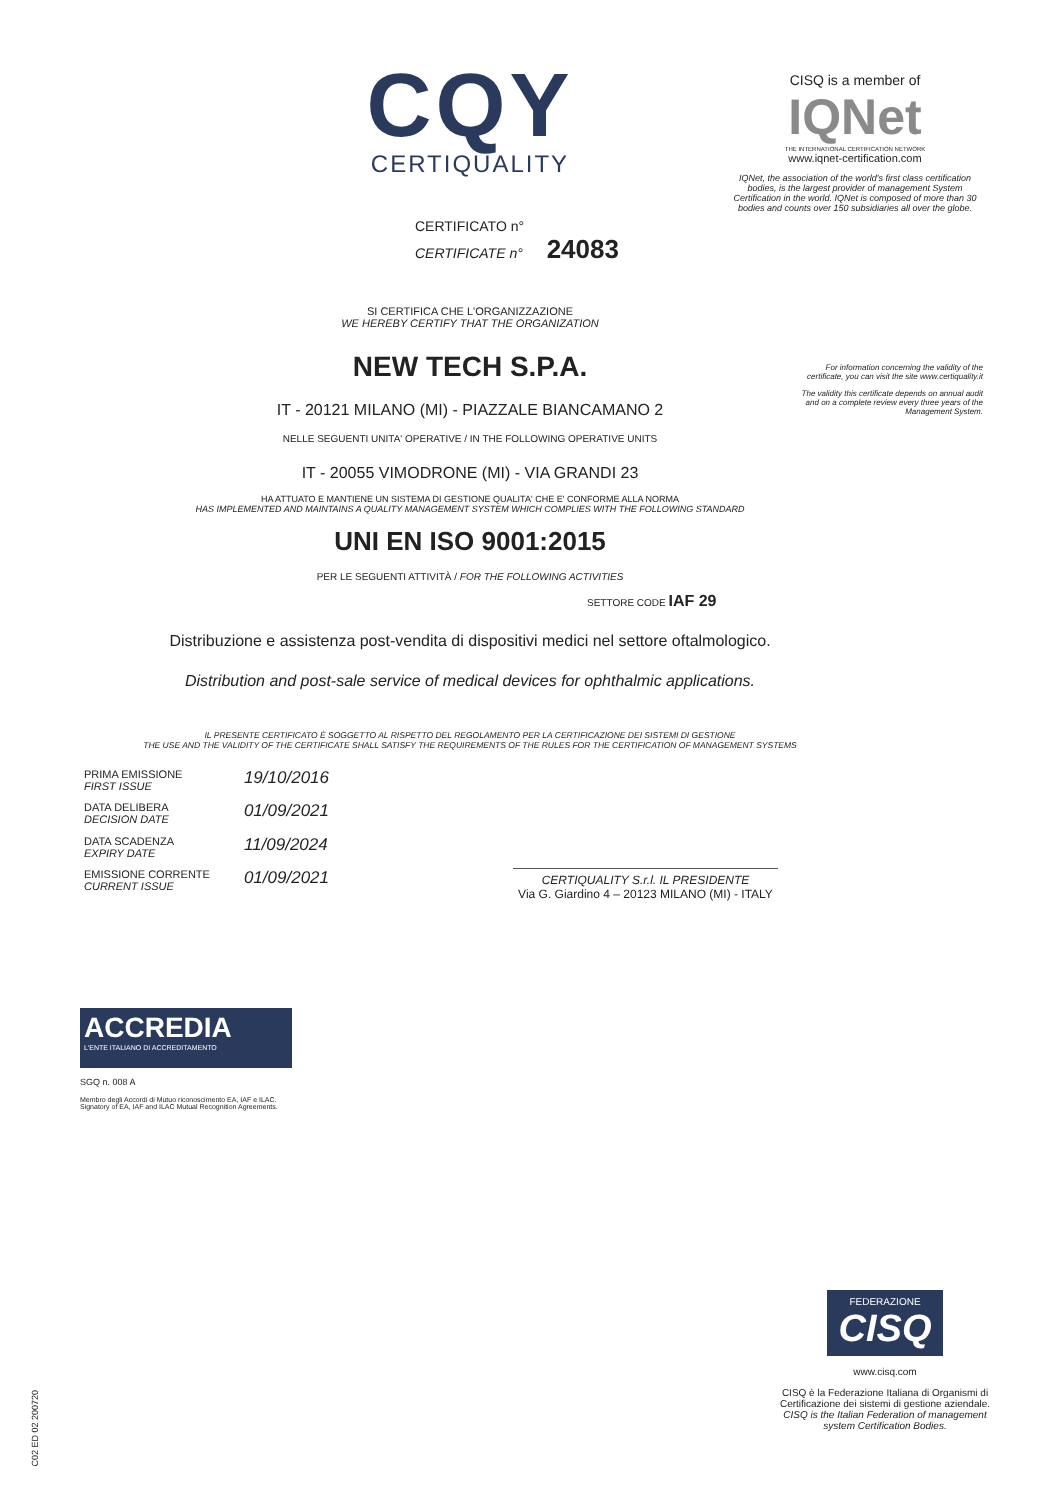CQY
CERTIQUALITY
CERTIFICATO n°
CERTIFICATE n° 24083
SI CERTIFICA CHE L'ORGANIZZAZIONE
WE HEREBY CERTIFY THAT THE ORGANIZATION
NEW TECH S.P.A.
IT - 20121 MILANO (MI) - PIAZZALE BIANCAMANO 2
NELLE SEGUENTI UNITA' OPERATIVE / IN THE FOLLOWING OPERATIVE UNITS
IT - 20055 VIMODRONE (MI) - VIA GRANDI 23
HA ATTUATO E MANTIENE UN SISTEMA DI GESTIONE QUALITA' CHE E' CONFORME ALLA NORMA
HAS IMPLEMENTED AND MAINTAINS A QUALITY MANAGEMENT SYSTEM WHICH COMPLIES WITH THE FOLLOWING STANDARD
UNI EN ISO 9001:2015
PER LE SEGUENTI ATTIVITÀ / FOR THE FOLLOWING ACTIVITIES
SETTORE CODE IAF 29
Distribuzione e assistenza post-vendita di dispositivi medici nel settore oftalmologico.
Distribution and post-sale service of medical devices for ophthalmic applications.
IL PRESENTE CERTIFICATO È SOGGETTO AL RISPETTO DEL REGOLAMENTO PER LA CERTIFICAZIONE DEI SISTEMI DI GESTIONE
THE USE AND THE VALIDITY OF THE CERTIFICATE SHALL SATISFY THE REQUIREMENTS OF THE RULES FOR THE CERTIFICATION OF MANAGEMENT SYSTEMS
| PRIMA EMISSIONE FIRST ISSUE | 19/10/2016 |
| DATA DELIBERA DECISION DATE | 01/09/2021 |
| DATA SCADENZA EXPIRY DATE | 11/09/2024 |
| EMISSIONE CORRENTE CURRENT ISSUE | 01/09/2021 |
CERTIQUALITY S.r.l. IL PRESIDENTE
Via G. Giardino 4 – 20123 MILANO (MI) - ITALY
CISQ is a member of
IQNet
THE INTERNATIONAL CERTIFICATION NETWORK
www.iqnet-certification.com
IQNet, the association of the world's first class certification bodies, is the largest provider of management System Certification in the world. IQNet is composed of more than 30 bodies and counts over 150 subsidiaries all over the globe.
For information concerning the validity of the certificate, you can visit the site www.certiquality.it
The validity this certificate depends on annual audit and on a complete review every three years of the Management System.
ACCREDIA
L'ENTE ITALIANO DI ACCREDITAMENTO
SGQ n. 008 A
Membro degli Accordi di Mutuo riconoscimento EA, IAF e ILAC.
Signatory of EA, IAF and ILAC Mutual Recognition Agreements.
FEDERAZIONE
CISQ
www.cisq.com
CISQ è la Federazione Italiana di Organismi di Certificazione dei sistemi di gestione aziendale.
CISQ is the Italian Federation of management system Certification Bodies.
C02 ED 02 200720